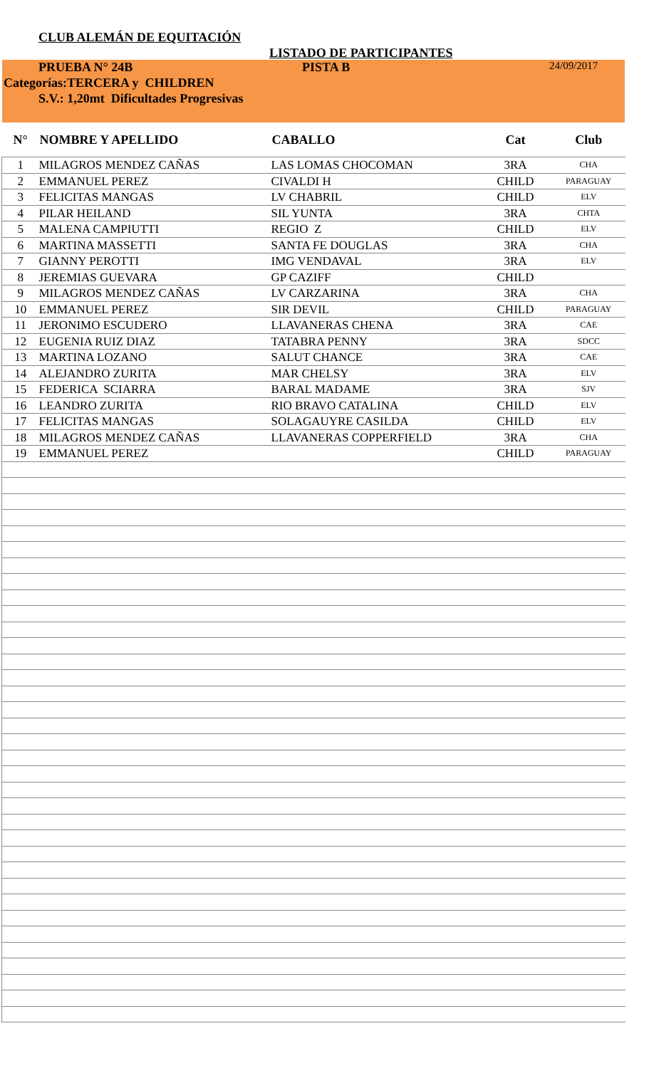CLUB ALEMÁN DE EQUITACIÓN
LISTADO DE PARTICIPANTES
PRUEBA N° 24B PISTA B 24/09/2017
Categorías:TERCERA y CHILDREN
S.V.: 1,20mt Dificultades Progresivas
| N° | NOMBRE Y APELLIDO | CABALLO | Cat | Club |
| --- | --- | --- | --- | --- |
| 1 | MILAGROS MENDEZ CAÑAS | LAS LOMAS CHOCOMAN | 3RA | CHA |
| 2 | EMMANUEL PEREZ | CIVALDI H | CHILD | PARAGUAY |
| 3 | FELICITAS MANGAS | LV CHABRIL | CHILD | ELV |
| 4 | PILAR HEILAND | SIL YUNTA | 3RA | CHTA |
| 5 | MALENA CAMPIUTTI | REGIO Z | CHILD | ELV |
| 6 | MARTINA MASSETTI | SANTA FE DOUGLAS | 3RA | CHA |
| 7 | GIANNY PEROTTI | IMG VENDAVAL | 3RA | ELV |
| 8 | JEREMIAS GUEVARA | GP CAZIFF | CHILD | |
| 9 | MILAGROS MENDEZ CAÑAS | LV CARZARINA | 3RA | CHA |
| 10 | EMMANUEL PEREZ | SIR DEVIL | CHILD | PARAGUAY |
| 11 | JERONIMO ESCUDERO | LLAVANERAS CHENA | 3RA | CAE |
| 12 | EUGENIA RUIZ DIAZ | TATABRA PENNY | 3RA | SDCC |
| 13 | MARTINA LOZANO | SALUT CHANCE | 3RA | CAE |
| 14 | ALEJANDRO ZURITA | MAR CHELSY | 3RA | ELV |
| 15 | FEDERICA SCIARRA | BARAL MADAME | 3RA | SJV |
| 16 | LEANDRO ZURITA | RIO BRAVO CATALINA | CHILD | ELV |
| 17 | FELICITAS MANGAS | SOLAGAUYRE CASILDA | CHILD | ELV |
| 18 | MILAGROS MENDEZ CAÑAS | LLAVANERAS COPPERFIELD | 3RA | CHA |
| 19 | EMMANUEL PEREZ | | CHILD | PARAGUAY |